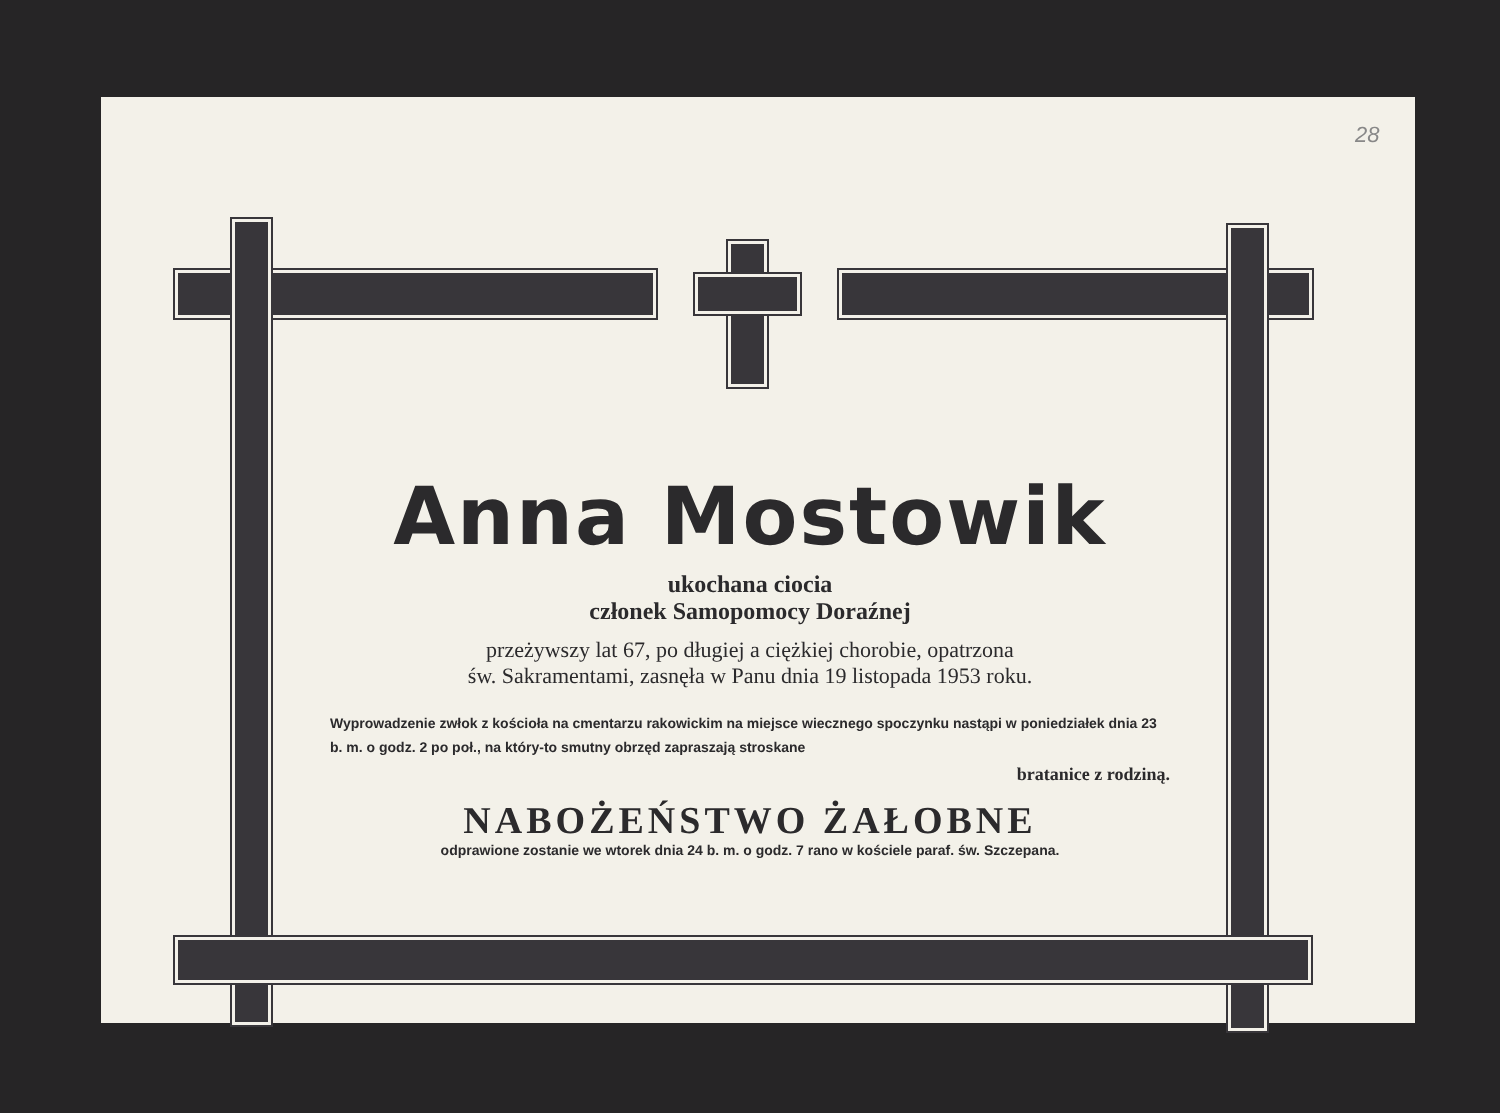28
Anna Mostowik
ukochana ciocia
członek Samopomocy Doraźnej
przeżywszy lat 67, po długiej a ciężkiej chorobie, opatrzona
św. Sakramentami, zasnęła w Panu dnia 19 listopada 1953 roku.
Wyprowadzenie zwłok z kościoła na cmentarzu rakowickim na miejsce wiecznego spoczynku nastąpi w poniedziałek dnia 23 b. m. o godz. 2 po poł., na który-to smutny obrzęd zapraszają stroskane
bratanice z rodziną.
NABOŻEŃSTWO ŻAŁOBNE
odprawione zostanie we wtorek dnia 24 b. m. o godz. 7 rano w kościele paraf. św. Szczepana.